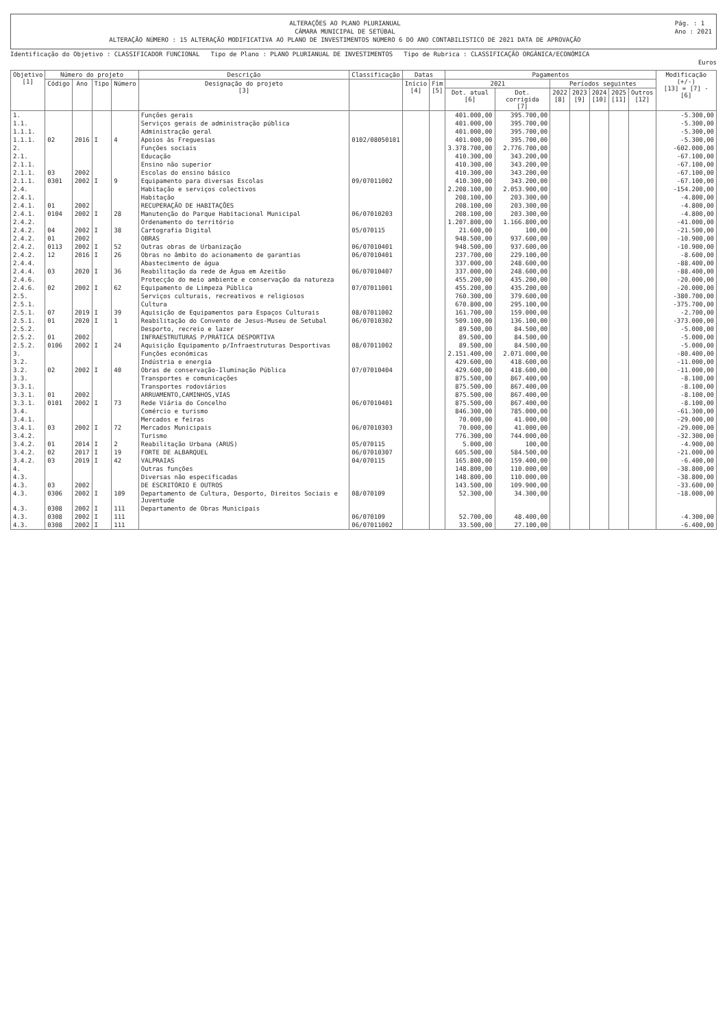ALTERAÇÕES AO PLANO PLURIANUAL
CÂMARA MUNICIPAL DE SETÚBAL
ALTERAÇÃO NÚMERO : 15 ALTERAÇÃO MODIFICATIVA AO PLANO DE INVESTIMENTOS NÚMERO 6 DO ANO CONTABILISTICO DE 2021 DATA DE APROVAÇÃO
Pág. : 1
Ano : 2021
Identificação do Objetivo : CLASSIFICADOR FUNCIONAL Tipo de Plano : PLANO PLURIANUAL DE INVESTIMENTOS Tipo de Rubrica : CLASSIFICAÇÃO ORGÂNICA/ECONÓMICA
Euros
| Objetivo [1] | Número do projeto | | | | Descrição | Classificação | Datas | | Pagamentos | | | | | | | Modificação (+/-) [13] = [7] - [6] |
| --- | --- | --- | --- | --- | --- | --- | --- | --- | --- | --- | --- | --- | --- | --- | --- | --- |
| | Código | Ano | Tipo | Número | Designação do projeto [3] | | Início [4] | Fim [5] | 2021 | | Períodos seguintes | | | | | |
| | | | | | | | | | Dot. atual [6] | Dot. corrigida [7] | 2022 [8] | 2023 [9] | 2024 [10] | 2025 [11] | Outros [12] | |
| 1. | | | | | Funções gerais | | | | 401.000,00 | 395.700,00 | | | | | | -5.300,00 |
| 1.1. | | | | | Serviços gerais de administração pública | | | | 401.000,00 | 395.700,00 | | | | | | -5.300,00 |
| 1.1.1. | | | | | Administração geral | | | | 401.000,00 | 395.700,00 | | | | | | -5.300,00 |
| 1.1.1. | 02 | 2016 | I | 4 | Apoios às Freguesias | 0102/08050101 | | | 401.000,00 | 395.700,00 | | | | | | -5.300,00 |
| 2. | | | | | Funções sociais | | | | 3.378.700,00 | 2.776.700,00 | | | | | | -602.000,00 |
| 2.1. | | | | | Educação | | | | 410.300,00 | 343.200,00 | | | | | | -67.100,00 |
| 2.1.1. | | | | | Ensino não superior | | | | 410.300,00 | 343.200,00 | | | | | | -67.100,00 |
| 2.1.1. | 03 | 2002 | | | Escolas do ensino básico | | | | 410.300,00 | 343.200,00 | | | | | | -67.100,00 |
| 2.1.1. | 0301 | 2002 | I | 9 | Equipamento para diversas Escolas | 09/07011002 | | | 410.300,00 | 343.200,00 | | | | | | -67.100,00 |
| 2.4. | | | | | Habitação e serviços colectivos | | | | 2.208.100,00 | 2.053.900,00 | | | | | | -154.200,00 |
| 2.4.1. | | | | | Habitação | | | | 208.100,00 | 203.300,00 | | | | | | -4.800,00 |
| 2.4.1. | 01 | 2002 | | | RECUPERAÇÃO DE HABITAÇÕES | | | | 208.100,00 | 203.300,00 | | | | | | -4.800,00 |
| 2.4.1. | 0104 | 2002 | I | 28 | Manutenção do Parque Habitacional Municipal | 06/07010203 | | | 208.100,00 | 203.300,00 | | | | | | -4.800,00 |
| 2.4.2. | | | | | Ordenamento do território | | | | 1.207.800,00 | 1.166.800,00 | | | | | | -41.000,00 |
| 2.4.2. | 04 | 2002 | I | 38 | Cartografia Digital | 05/070115 | | | 21.600,00 | 100,00 | | | | | | -21.500,00 |
| 2.4.2. | 01 | 2002 | | | OBRAS | | | | 948.500,00 | 937.600,00 | | | | | | -10.900,00 |
| 2.4.2. | 0113 | 2002 | I | 52 | Outras obras de Urbanização | 06/07010401 | | | 948.500,00 | 937.600,00 | | | | | | -10.900,00 |
| 2.4.2. | 12 | 2016 | I | 26 | Obras no âmbito do acionamento de garantias | 06/07010401 | | | 237.700,00 | 229.100,00 | | | | | | -8.600,00 |
| 2.4.4. | | | | | Abastecimento de água | | | | 337.000,00 | 248.600,00 | | | | | | -88.400,00 |
| 2.4.4. | 03 | 2020 | I | 36 | Reabilitação da rede de Água em Azeitão | 06/07010407 | | | 337.000,00 | 248.600,00 | | | | | | -88.400,00 |
| 2.4.6. | | | | | Protecção do meio ambiente e conservação da natureza | | | | 455.200,00 | 435.200,00 | | | | | | -20.000,00 |
| 2.4.6. | 02 | 2002 | I | 62 | Equipamento de Limpeza Pública | 07/07011001 | | | 455.200,00 | 435.200,00 | | | | | | -20.000,00 |
| 2.5. | | | | | Serviços culturais, recreativos e religiosos | | | | 760.300,00 | 379.600,00 | | | | | | -380.700,00 |
| 2.5.1. | | | | | Cultura | | | | 670.800,00 | 295.100,00 | | | | | | -375.700,00 |
| 2.5.1. | 07 | 2019 | I | 39 | Aquisição de Equipamentos para Espaços Culturais | 08/07011002 | | | 161.700,00 | 159.000,00 | | | | | | -2.700,00 |
| 2.5.1. | 01 | 2020 | I | 1 | Reabilitação do Convento de Jesus-Museu de Setubal | 06/07010302 | | | 509.100,00 | 136.100,00 | | | | | | -373.000,00 |
| 2.5.2. | | | | | Desporto, recreio e lazer | | | | 89.500,00 | 84.500,00 | | | | | | -5.000,00 |
| 2.5.2. | 01 | 2002 | | | INFRAESTRUTURAS P/PRÁTICA DESPORTIVA | | | | 89.500,00 | 84.500,00 | | | | | | -5.000,00 |
| 2.5.2. | 0106 | 2002 | I | 24 | Aquisição Equipamento p/Infraestruturas Desportivas | 08/07011002 | | | 89.500,00 | 84.500,00 | | | | | | -5.000,00 |
| 3. | | | | | Funções económicas | | | | 2.151.400,00 | 2.071.000,00 | | | | | | -80.400,00 |
| 3.2. | | | | | Indústria e energia | | | | 429.600,00 | 418.600,00 | | | | | | -11.000,00 |
| 3.2. | 02 | 2002 | I | 40 | Obras de conservação-Iluminação Pública | 07/07010404 | | | 429.600,00 | 418.600,00 | | | | | | -11.000,00 |
| 3.3. | | | | | Transportes e comunicações | | | | 875.500,00 | 867.400,00 | | | | | | -8.100,00 |
| 3.3.1. | | | | | Transportes rodoviários | | | | 875.500,00 | 867.400,00 | | | | | | -8.100,00 |
| 3.3.1. | 01 | 2002 | | | ARRUAMENTO,CAMINHOS,VIAS | | | | 875.500,00 | 867.400,00 | | | | | | -8.100,00 |
| 3.3.1. | 0101 | 2002 | I | 73 | Rede Viária do Concelho | 06/07010401 | | | 875.500,00 | 867.400,00 | | | | | | -8.100,00 |
| 3.4. | | | | | Comércio e turismo | | | | 846.300,00 | 785.000,00 | | | | | | -61.300,00 |
| 3.4.1. | | | | | Mercados e feiras | | | | 70.000,00 | 41.000,00 | | | | | | -29.000,00 |
| 3.4.1. | 03 | 2002 | I | 72 | Mercados Municipais | 06/07010303 | | | 70.000,00 | 41.000,00 | | | | | | -29.000,00 |
| 3.4.2. | | | | | Turismo | | | | 776.300,00 | 744.000,00 | | | | | | -32.300,00 |
| 3.4.2. | 01 | 2014 | I | 2 | Reabilitação Urbana (ARUS) | 05/070115 | | | 5.000,00 | 100,00 | | | | | | -4.900,00 |
| 3.4.2. | 02 | 2017 | I | 19 | FORTE DE ALBARQUEL | 06/07010307 | | | 605.500,00 | 584.500,00 | | | | | | -21.000,00 |
| 3.4.2. | 03 | 2019 | I | 42 | VALPRAIAS | 04/070115 | | | 165.800,00 | 159.400,00 | | | | | | -6.400,00 |
| 4. | | | | | Outras funções | | | | 148.800,00 | 110.000,00 | | | | | | -38.800,00 |
| 4.3. | | | | | Diversas não especificadas | | | | 148.800,00 | 110.000,00 | | | | | | -38.800,00 |
| 4.3. | 03 | 2002 | | | DE ESCRITÓRIO E OUTROS | | | | 143.500,00 | 109.900,00 | | | | | | -33.600,00 |
| 4.3. | 0306 | 2002 | I | 109 | Departamento de Cultura, Desporto, Direitos Sociais e Juventude | 08/070109 | | | 52.300,00 | 34.300,00 | | | | | | -18.000,00 |
| 4.3. | 0308 | 2002 | I | 111 | Departamento de Obras Municipais | | | | | | | | | | | |
| 4.3. | 0308 | 2002 | I | 111 | | 06/070109 | | | 52.700,00 | 48.400,00 | | | | | | -4.300,00 |
| 4.3. | 0308 | 2002 | I | 111 | | 06/07011002 | | | 33.500,00 | 27.100,00 | | | | | | -6.400,00 |